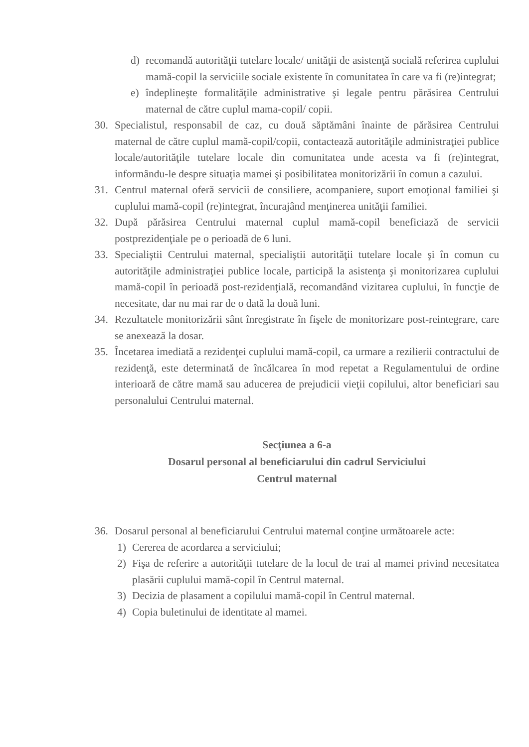d) recomandă autorităţii tutelare locale/ unităţii de asistenţă socială referirea cuplului mamă-copil la serviciile sociale existente în comunitatea în care va fi (re)integrat;
e) îndeplineşte formalităţile administrative şi legale pentru părăsirea Centrului maternal de către cuplul mama-copil/ copii.
30. Specialistul, responsabil de caz, cu două săptămâni înainte de părăsirea Centrului maternal de către cuplul mamă-copil/copii, contactează autorităţile administraţiei publice locale/autorităţile tutelare locale din comunitatea unde acesta va fi (re)integrat, informându-le despre situaţia mamei şi posibilitatea monitorizării în comun a cazului.
31. Centrul maternal oferă servicii de consiliere, acompaniere, suport emoţional familiei şi cuplului mamă-copil (re)integrat, încurajând menţinerea unităţii familiei.
32. După părăsirea Centrului maternal cuplul mamă-copil beneficiază de servicii postprezidenţiale pe o perioadă de 6 luni.
33. Specialiştii Centrului maternal, specialiştii autorităţii tutelare locale şi în comun cu autorităţile administraţiei publice locale, participă la asistenţa şi monitorizarea cuplului mamă-copil în perioadă post-rezidenţială, recomandând vizitarea cuplului, în funcţie de necesitate, dar nu mai rar de o dată la două luni.
34. Rezultatele monitorizării sânt înregistrate în fişele de monitorizare post-reintegrare, care se anexează la dosar.
35. Încetarea imediată a rezidenţei cuplului mamă-copil, ca urmare a rezilierii contractului de rezidenţă, este determinată de încălcarea în mod repetat a Regulamentului de ordine interioară de către mamă sau aducerea de prejudicii vieţii copilului, altor beneficiari sau personalului Centrului maternal.
Secţiunea a 6-a
Dosarul personal al beneficiarului din cadrul Serviciului
Centrul maternal
36. Dosarul personal al beneficiarului Centrului maternal conţine următoarele acte:
1) Cererea de acordarea a serviciului;
2) Fişa de referire a autorităţii tutelare de la locul de trai al mamei privind necesitatea plasării cuplului mamă-copil în Centrul maternal.
3) Decizia de plasament a copilului mamă-copil în Centrul maternal.
4) Copia buletinului de identitate al mamei.